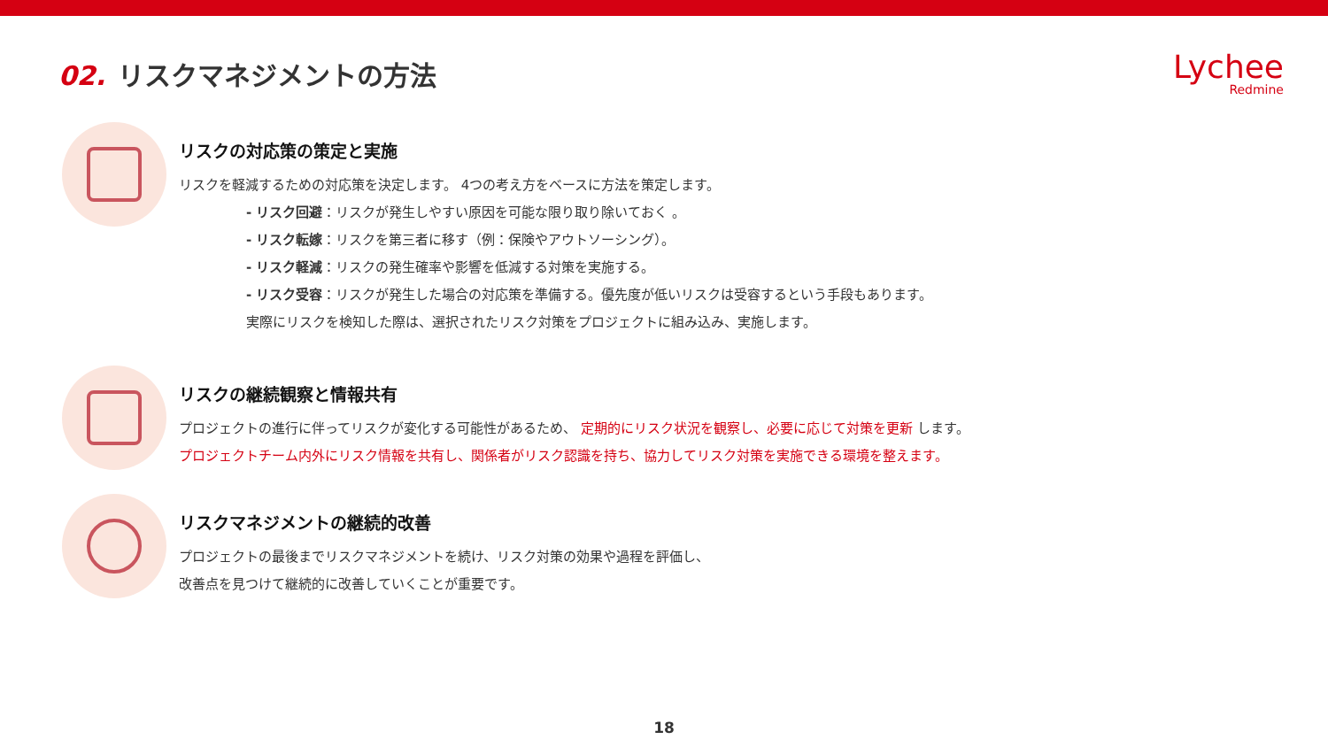02. リスクマネジメントの方法
Lychee
Redmine
リスクの対応策の策定と実施
リスクを軽減するための対応策を決定します。 4つの考え方をベースに方法を策定します。
- リスク回避：リスクが発生しやすい原因を可能な限り取り除いておく 。
- リスク転嫁：リスクを第三者に移す（例：保険やアウトソーシング）。
- リスク軽減：リスクの発生確率や影響を低減する対策を実施する。
- リスク受容：リスクが発生した場合の対応策を準備する。優先度が低いリスクは受容するという手段もあります。
実際にリスクを検知した際は、選択されたリスク対策をプロジェクトに組み込み、実施します。
リスクの継続観察と情報共有
プロジェクトの進行に伴ってリスクが変化する可能性があるため、 定期的にリスク状況を観察し、必要に応じて対策を更新 します。
プロジェクトチーム内外にリスク情報を共有し、関係者がリスク認識を持ち、協力してリスク対策を実施できる環境を整えます。
リスクマネジメントの継続的改善
プロジェクトの最後までリスクマネジメントを続け、リスク対策の効果や過程を評価し、
改善点を見つけて継続的に改善していくことが重要です。
18